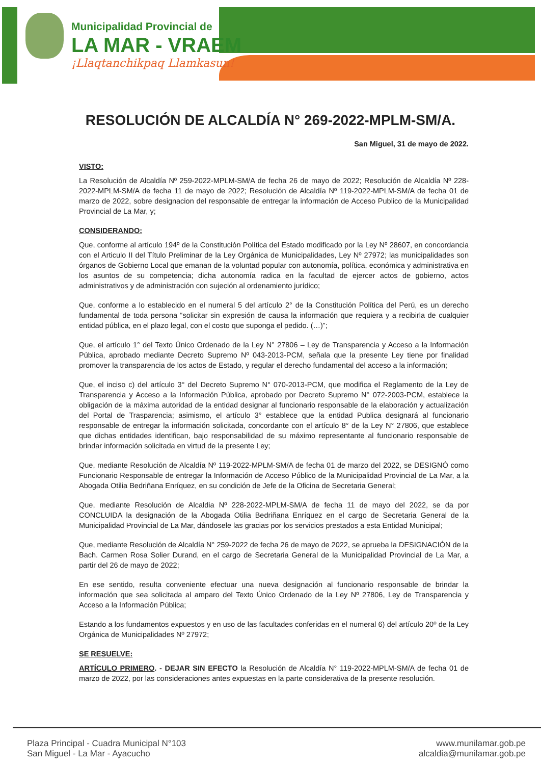Municipalidad Provincial de
LA MAR - VRAEM
¡Llaqtanchikpaq Llamkasun!
RESOLUCIÓN DE ALCALDÍA N° 269-2022-MPLM-SM/A.
San Miguel, 31 de mayo de 2022.
VISTO:
La Resolución de Alcaldía Nº 259-2022-MPLM-SM/A de fecha 26 de mayo de 2022; Resolución de Alcaldía Nº 228-2022-MPLM-SM/A de fecha 11 de mayo de 2022; Resolución de Alcaldía Nº 119-2022-MPLM-SM/A de fecha 01 de marzo de 2022, sobre designacion del responsable de entregar la información de Acceso Publico de la Municipalidad Provincial de La Mar, y;
CONSIDERANDO:
Que, conforme al artículo 194º de la Constitución Política del Estado modificado por la Ley Nº 28607, en concordancia con el Articulo II del Título Preliminar de la Ley Orgánica de Municipalidades, Ley Nº 27972; las municipalidades son órganos de Gobierno Local que emanan de la voluntad popular con autonomía, política, económica y administrativa en los asuntos de su competencia; dicha autonomía radica en la facultad de ejercer actos de gobierno, actos administrativos y de administración con sujeción al ordenamiento jurídico;
Que, conforme a lo establecido en el numeral 5 del artículo 2° de la Constitución Política del Perú, es un derecho fundamental de toda persona “solicitar sin expresión de causa la información que requiera y a recibirla de cualquier entidad pública, en el plazo legal, con el costo que suponga el pedido. (…)”;
Que, el artículo 1° del Texto Único Ordenado de la Ley N° 27806 – Ley de Transparencia y Acceso a la Información Pública, aprobado mediante Decreto Supremo Nº 043-2013-PCM, señala que la presente Ley tiene por finalidad promover la transparencia de los actos de Estado, y regular el derecho fundamental del acceso a la información;
Que, el inciso c) del artículo 3° del Decreto Supremo N° 070-2013-PCM, que modifica el Reglamento de la Ley de Transparencia y Acceso a la Información Pública, aprobado por Decreto Supremo N° 072-2003-PCM, establece la obligación de la máxima autoridad de la entidad designar al funcionario responsable de la elaboración y actualización del Portal de Trasparencia; asimismo, el artículo 3° establece que la entidad Publica designará al funcionario responsable de entregar la información solicitada, concordante con el artículo 8° de la Ley N° 27806, que establece que dichas entidades identifican, bajo responsabilidad de su máximo representante al funcionario responsable de brindar información solicitada en virtud de la presente Ley;
Que, mediante Resolución de Alcaldía Nº 119-2022-MPLM-SM/A de fecha 01 de marzo del 2022, se DESIGNÓ como Funcionario Responsable de entregar la Información de Acceso Público de la Municipalidad Provincial de La Mar, a la Abogada Otilia Bedriñana Enríquez, en su condición de Jefe de la Oficina de Secretaria General;
Que, mediante Resolución de Alcaldia Nº 228-2022-MPLM-SM/A de fecha 11 de mayo del 2022, se da por CONCLUIDA la designación de la Abogada Otilia Bedriñana Enríquez en el cargo de Secretaria General de la Municipalidad Provincial de La Mar, dándosele las gracias por los servicios prestados a esta Entidad Municipal;
Que, mediante Resolución de Alcaldía N° 259-2022 de fecha 26 de mayo de 2022, se aprueba la DESIGNACIÓN de la Bach. Carmen Rosa Solier Durand, en el cargo de Secretaria General de la Municipalidad Provincial de La Mar, a partir del 26 de mayo de 2022;
En ese sentido, resulta conveniente efectuar una nueva designación al funcionario responsable de brindar la información que sea solicitada al amparo del Texto Único Ordenado de la Ley Nº 27806, Ley de Transparencia y Acceso a la Información Pública;
Estando a los fundamentos expuestos y en uso de las facultades conferidas en el numeral 6) del artículo 20º de la Ley Orgánica de Municipalidades Nº 27972;
SE RESUELVE:
ARTÍCULO PRIMERO. - DEJAR SIN EFECTO la Resolución de Alcaldía N° 119-2022-MPLM-SM/A de fecha 01 de marzo de 2022, por las consideraciones antes expuestas en la parte considerativa de la presente resolución.
Plaza Principal - Cuadra Municipal N°103
San Miguel - La Mar - Ayacucho
www.munilamar.gob.pe
alcaldia@munilamar.gob.pe